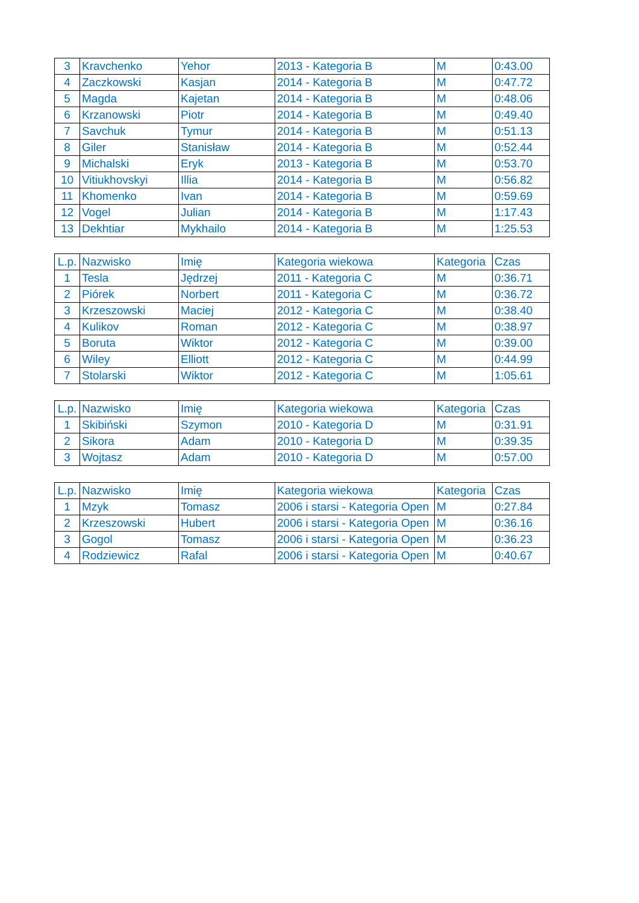| 3 | Kravchenko | Yehor | 2013 - Kategoria B | M | 0:43.00 |
| 4 | Zaczkowski | Kasjan | 2014 - Kategoria B | M | 0:47.72 |
| 5 | Magda | Kajetan | 2014 - Kategoria B | M | 0:48.06 |
| 6 | Krzanowski | Piotr | 2014 - Kategoria B | M | 0:49.40 |
| 7 | Savchuk | Tymur | 2014 - Kategoria B | M | 0:51.13 |
| 8 | Giler | Stanisław | 2014 - Kategoria B | M | 0:52.44 |
| 9 | Michalski | Eryk | 2013 - Kategoria B | M | 0:53.70 |
| 10 | Vitiukhovskyi | Illia | 2014 - Kategoria B | M | 0:56.82 |
| 11 | Khomenko | Ivan | 2014 - Kategoria B | M | 0:59.69 |
| 12 | Vogel | Julian | 2014 - Kategoria B | M | 1:17.43 |
| 13 | Dekhtiar | Mykhailo | 2014 - Kategoria B | M | 1:25.53 |
| L.p. | Nazwisko | Imię | Kategoria wiekowa | Kategoria | Czas |
| --- | --- | --- | --- | --- | --- |
| 1 | Tesla | Jędrzej | 2011 - Kategoria C | M | 0:36.71 |
| 2 | Piórek | Norbert | 2011 - Kategoria C | M | 0:36.72 |
| 3 | Krzeszowski | Maciej | 2012 - Kategoria C | M | 0:38.40 |
| 4 | Kulikov | Roman | 2012 - Kategoria C | M | 0:38.97 |
| 5 | Boruta | Wiktor | 2012 - Kategoria C | M | 0:39.00 |
| 6 | Wiley | Elliott | 2012 - Kategoria C | M | 0:44.99 |
| 7 | Stolarski | Wiktor | 2012 - Kategoria C | M | 1:05.61 |
| L.p. | Nazwisko | Imię | Kategoria wiekowa | Kategoria | Czas |
| --- | --- | --- | --- | --- | --- |
| 1 | Skibiński | Szymon | 2010 - Kategoria D | M | 0:31.91 |
| 2 | Sikora | Adam | 2010 - Kategoria D | M | 0:39.35 |
| 3 | Wojtasz | Adam | 2010 - Kategoria D | M | 0:57.00 |
| L.p. | Nazwisko | Imię | Kategoria wiekowa | Kategoria | Czas |
| --- | --- | --- | --- | --- | --- |
| 1 | Mzyk | Tomasz | 2006 i starsi - Kategoria Open | M | 0:27.84 |
| 2 | Krzeszowski | Hubert | 2006 i starsi - Kategoria Open | M | 0:36.16 |
| 3 | Gogol | Tomasz | 2006 i starsi - Kategoria Open | M | 0:36.23 |
| 4 | Rodziewicz | Rafal | 2006 i starsi - Kategoria Open | M | 0:40.67 |